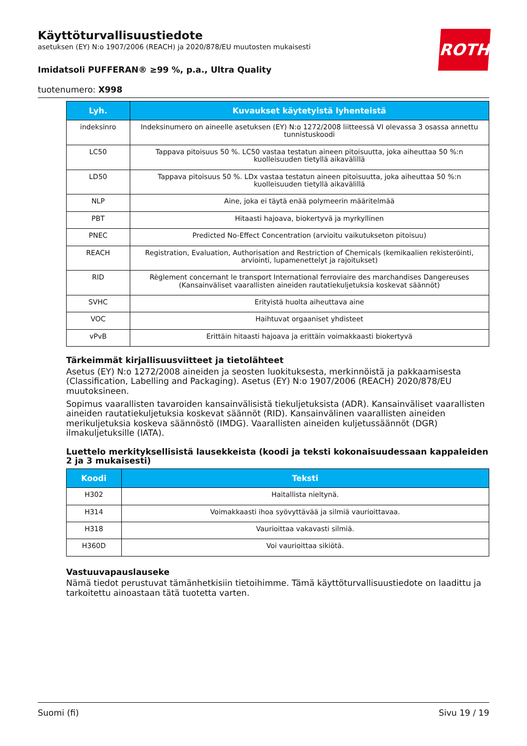ROTH
Käyttöturvallisuustiedote
asetuksen (EY) N:o 1907/2006 (REACH) ja 2020/878/EU muutosten mukaisesti
Imidatsoli PUFFERAN® ≥99 %, p.a., Ultra Quality
tuotenumero: X998
| Lyh. | Kuvaukset käytetyistä lyhenteistä |
| --- | --- |
| indeksinro | Indeksinumero on aineelle asetuksen (EY) N:o 1272/2008 liitteessä VI olevassa 3 osassa annettu tunnis­tuskoodi |
| LC50 | Tappava pitoisuus 50 %. LC50 vastaa testatun aineen pitoisuutta, joka aiheuttaa 50 %:n kuolleisuuden tie­tyllä aikavälillä |
| LD50 | Tappava pitoisuus 50 %. LDx vastaa testatun aineen pitoisuutta, joka aiheuttaa 50 %:n kuolleisuuden tie­tyllä aikavälillä |
| NLP | Aine, joka ei täytä enää polymeerin määritelmää |
| PBT | Hitaasti hajoava, biokertyvä ja myrkyllinen |
| PNEC | Predicted No-Effect Concentration (arvioitu vaikutukseton pitoisuu) |
| REACH | Registration, Evaluation, Authorisation and Restriction of Chemicals (kemikaalien rekisteröinti, arviointi, lupamenettelyt ja rajoitukset) |
| RID | Règlement concernant le transport International ferroviaire des marchandises Dangereuses (Kansainväli­set vaarallisten aineiden rautatiekuljetuksia koskevat säännöt) |
| SVHC | Erityistä huolta aiheuttava aine |
| VOC | Haihtuvat orgaaniset yhdisteet |
| vPvB | Erittäin hitaasti hajoava ja erittäin voimakkaasti biokertyvä |
Tärkeimmät kirjallisuusviitteet ja tietolähteet
Asetus (EY) N:o 1272/2008 aineiden ja seosten luokituksesta, merkinnöistä ja pakkaamisesta (Classi­fication, Labelling and Packaging). Asetus (EY) N:o 1907/2006 (REACH) 2020/878/EU muutoksineen.
Sopimus vaarallisten tavaroiden kansainvälisistä tiekuljetuksista (ADR). Kansainväliset vaarallisten ai­neiden rautatiekuljetuksia koskevat säännöt (RID). Kansainvälinen vaarallisten aineiden merikuljetuk­sia koskeva säännöstö (IMDG). Vaarallisten aineiden kuljetussäännöt (DGR) ilmakuljetuksille (IATA).
Luettelo merkityksellisistä lausekkeista (koodi ja teksti kokonaisuudessaan kappaleiden 2 ja 3 mukaisesti)
| Koodi | Teksti |
| --- | --- |
| H302 | Haitallista nieltynä. |
| H314 | Voimakkaasti ihoa syövyttävää ja silmiä vaurioittavaa. |
| H318 | Vaurioittaa vakavasti silmiä. |
| H360D | Voi vaurioittaa sikiötä. |
Vastuuvapauslauseke
Nämä tiedot perustuvat tämänhetkisiin tietoihimme. Tämä käyttöturvallisuustiedote on laadittu ja tar­koitettu ainoastaan tätä tuotetta varten.
Suomi (fi) Sivu 19 / 19